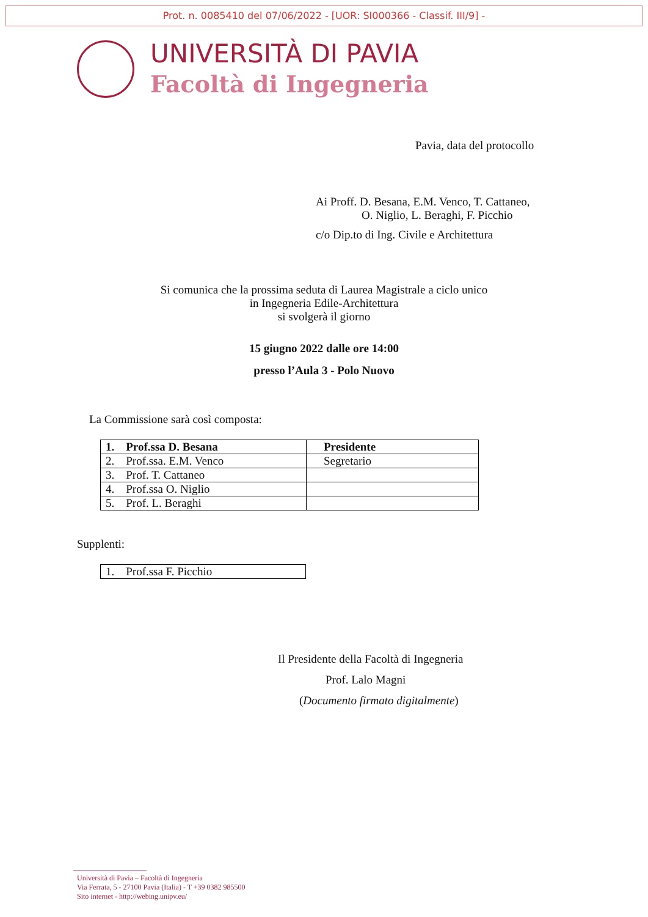Prot. n. 0085410 del 07/06/2022 - [UOR: SI000366 - Classif. III/9] -
UNIVERSITÀ DI PAVIA
Facoltà di Ingegneria
Pavia, data del protocollo
Ai Proff. D. Besana, E.M. Venco, T. Cattaneo,
O. Niglio, L. Beraghi, F. Picchio
c/o Dip.to di Ing. Civile e Architettura
Si comunica che la prossima seduta di Laurea Magistrale a ciclo unico
in Ingegneria Edile-Architettura
si svolgerà il giorno
15 giugno 2022 dalle ore 14:00
presso l’Aula 3 - Polo Nuovo
La Commissione sarà così composta:
| 1. Prof.ssa D. Besana | Presidente |
| 2. Prof.ssa. E.M. Venco | Segretario |
| 3. Prof. T. Cattaneo | |
| 4. Prof.ssa O. Niglio | |
| 5. Prof. L. Beraghi | |
Supplenti:
| 1. Prof.ssa F. Picchio |
Il Presidente della Facoltà di Ingegneria
Prof. Lalo Magni
(Documento firmato digitalmente)
Università di Pavia – Facoltà di Ingegneria
Via Ferrata, 5 - 27100 Pavia (Italia) - T +39 0382 985500
Sito internet - http://webing.unipv.eu/